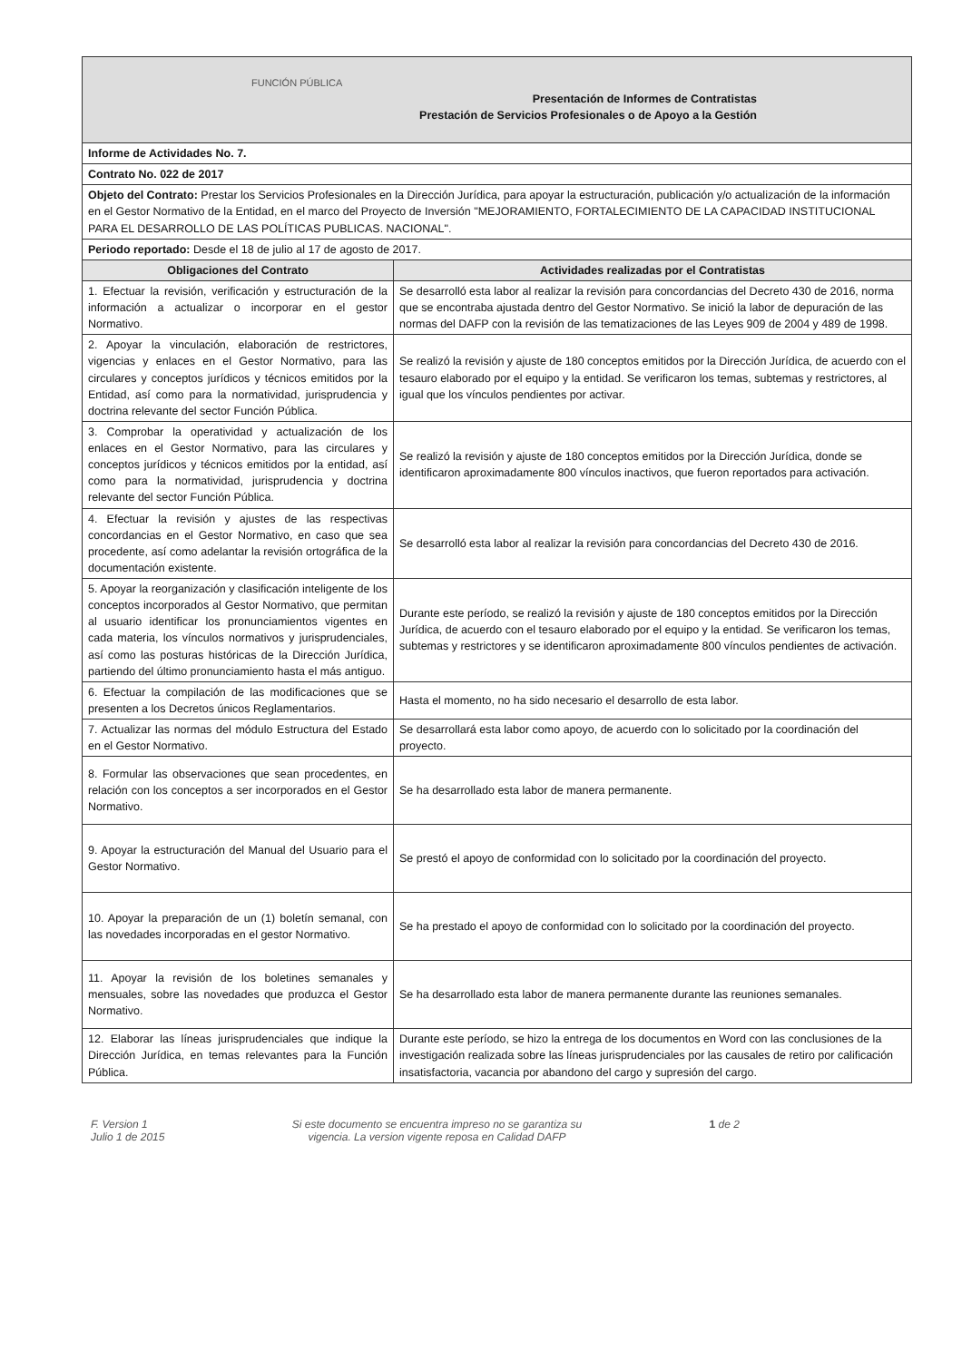| FUNCIÓN PÚBLICA Presentación de Informes de Contratistas Prestación de Servicios Profesionales o de Apoyo a la Gestión | |
| Informe de Actividades No. 7. | |
| Contrato No. 022 de 2017 | |
| Objeto del Contrato: Prestar los Servicios Profesionales en la Dirección Jurídica, para apoyar la estructuración, publicación y/o actualización de la información en el Gestor Normativo de la Entidad, en el marco del Proyecto de Inversión "MEJORAMIENTO, FORTALECIMIENTO DE LA CAPACIDAD INSTITUCIONAL PARA EL DESARROLLO DE LAS POLÍTICAS PUBLICAS. NACIONAL". | |
| Periodo reportado: Desde el 18 de julio al 17 de agosto de 2017. | |
| Obligaciones del Contrato | Actividades realizadas por el Contratistas |
| 1. Efectuar la revisión, verificación y estructuración de la información a actualizar o incorporar en el gestor Normativo. | Se desarrolló esta labor al realizar la revisión para concordancias del Decreto 430 de 2016, norma que se encontraba ajustada dentro del Gestor Normativo. Se inició la labor de depuración de las normas del DAFP con la revisión de las tematizaciones de las Leyes 909 de 2004 y 489 de 1998. |
| 2. Apoyar la vinculación, elaboración de restrictores, vigencias y enlaces en el Gestor Normativo, para las circulares y conceptos jurídicos y técnicos emitidos por la Entidad, así como para la normatividad, jurisprudencia y doctrina relevante del sector Función Pública. | Se realizó la revisión y ajuste de 180 conceptos emitidos por la Dirección Jurídica, de acuerdo con el tesauro elaborado por el equipo y la entidad. Se verificaron los temas, subtemas y restrictores, al igual que los vínculos pendientes por activar. |
| 3. Comprobar la operatividad y actualización de los enlaces en el Gestor Normativo, para las circulares y conceptos jurídicos y técnicos emitidos por la entidad, así como para la normatividad, jurisprudencia y doctrina relevante del sector Función Pública. | Se realizó la revisión y ajuste de 180 conceptos emitidos por la Dirección Jurídica, donde se identificaron aproximadamente 800 vínculos inactivos, que fueron reportados para activación. |
| 4. Efectuar la revisión y ajustes de las respectivas concordancias en el Gestor Normativo, en caso que sea procedente, así como adelantar la revisión ortográfica de la documentación existente. | Se desarrolló esta labor al realizar la revisión para concordancias del Decreto 430 de 2016. |
| 5. Apoyar la reorganización y clasificación inteligente de los conceptos incorporados al Gestor Normativo, que permitan al usuario identificar los pronunciamientos vigentes en cada materia, los vínculos normativos y jurisprudenciales, así como las posturas históricas de la Dirección Jurídica, partiendo del último pronunciamiento hasta el más antiguo. | Durante este período, se realizó la revisión y ajuste de 180 conceptos emitidos por la Dirección Jurídica, de acuerdo con el tesauro elaborado por el equipo y la entidad. Se verificaron los temas, subtemas y restrictores y se identificaron aproximadamente 800 vínculos pendientes de activación. |
| 6. Efectuar la compilación de las modificaciones que se presenten a los Decretos únicos Reglamentarios. | Hasta el momento, no ha sido necesario el desarrollo de esta labor. |
| 7. Actualizar las normas del módulo Estructura del Estado en el Gestor Normativo. | Se desarrollará esta labor como apoyo, de acuerdo con lo solicitado por la coordinación del proyecto. |
| 8. Formular las observaciones que sean procedentes, en relación con los conceptos a ser incorporados en el Gestor Normativo. | Se ha desarrollado esta labor de manera permanente. |
| 9. Apoyar la estructuración del Manual del Usuario para el Gestor Normativo. | Se prestó el apoyo de conformidad con lo solicitado por la coordinación del proyecto. |
| 10. Apoyar la preparación de un (1) boletín semanal, con las novedades incorporadas en el gestor Normativo. | Se ha prestado el apoyo de conformidad con lo solicitado por la coordinación del proyecto. |
| 11. Apoyar la revisión de los boletines semanales y mensuales, sobre las novedades que produzca el Gestor Normativo. | Se ha desarrollado esta labor de manera permanente durante las reuniones semanales. |
| 12. Elaborar las líneas jurisprudenciales que indique la Dirección Jurídica, en temas relevantes para la Función Pública. | Durante este período, se hizo la entrega de los documentos en Word con las conclusiones de la investigación realizada sobre las líneas jurisprudenciales por las causales de retiro por calificación insatisfactoria, vacancia por abandono del cargo y supresión del cargo. |
F. Version 1
Julio 1 de 2015
Si este documento se encuentra impreso no se garantiza su
vigencia. La version vigente reposa en Calidad DAFP
1 de 2